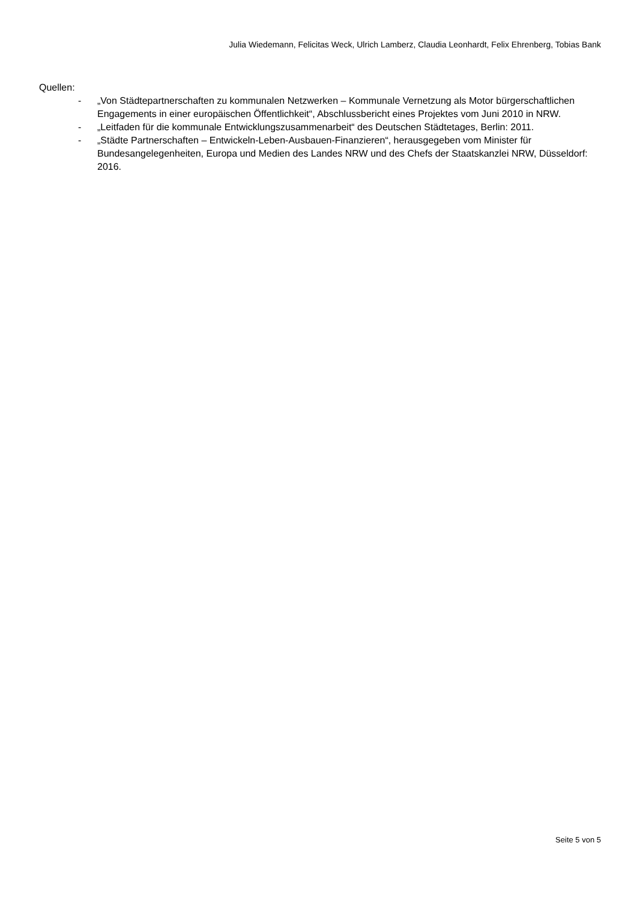Julia Wiedemann, Felicitas Weck, Ulrich Lamberz, Claudia Leonhardt, Felix Ehrenberg, Tobias Bank
Quellen:
- „Von Städtepartnerschaften zu kommunalen Netzwerken – Kommunale Vernetzung als Motor bürgerschaftlichen Engagements in einer europäischen Öffentlichkeit“, Abschlussbericht eines Projektes vom Juni 2010 in NRW.
- „Leitfaden für die kommunale Entwicklungszusammenarbeit“ des Deutschen Städtetages, Berlin: 2011.
- „Städte Partnerschaften – Entwickeln-Leben-Ausbauen-Finanzieren“, herausgegeben vom Minister für Bundesangelegenheiten, Europa und Medien des Landes NRW und des Chefs der Staatskanzlei NRW, Düsseldorf: 2016.
Seite 5 von 5